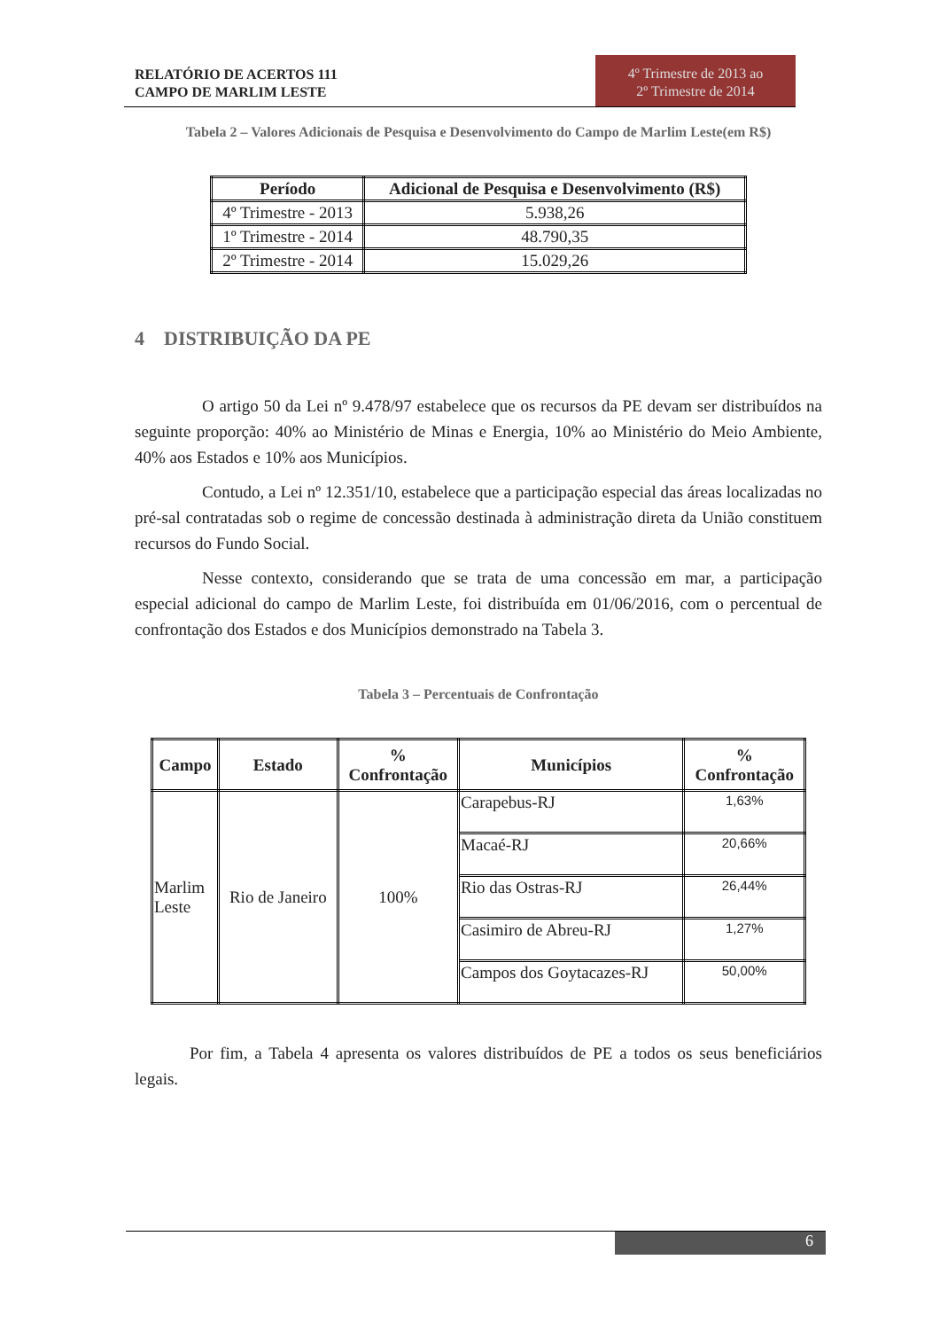RELATÓRIO DE ACERTOS 111
CAMPO DE MARLIM LESTE
4º Trimestre de 2013 ao
2º Trimestre de 2014
Tabela 2 – Valores Adicionais de Pesquisa e Desenvolvimento do Campo de Marlim Leste(em R$)
| Período | Adicional de Pesquisa e Desenvolvimento (R$) |
| --- | --- |
| 4º Trimestre - 2013 | 5.938,26 |
| 1º Trimestre - 2014 | 48.790,35 |
| 2º Trimestre - 2014 | 15.029,26 |
4 DISTRIBUIÇÃO DA PE
O artigo 50 da Lei nº 9.478/97 estabelece que os recursos da PE devam ser distribuídos na seguinte proporção: 40% ao Ministério de Minas e Energia, 10% ao Ministério do Meio Ambiente, 40% aos Estados e 10% aos Municípios.
Contudo, a Lei nº 12.351/10, estabelece que a participação especial das áreas localizadas no pré-sal contratadas sob o regime de concessão destinada à administração direta da União constituem recursos do Fundo Social.
Nesse contexto, considerando que se trata de uma concessão em mar, a participação especial adicional do campo de Marlim Leste, foi distribuída em 01/06/2016, com o percentual de confrontação dos Estados e dos Municípios demonstrado na Tabela 3.
Tabela 3 – Percentuais de Confrontação
| Campo | Estado | % Confrontação | Municípios | % Confrontação |
| --- | --- | --- | --- | --- |
| Marlim Leste | Rio de Janeiro | 100% | Carapebus-RJ | 1,63% |
| | | | Macaé-RJ | 20,66% |
| | | | Rio das Ostras-RJ | 26,44% |
| | | | Casimiro de Abreu-RJ | 1,27% |
| | | | Campos dos Goytacazes-RJ | 50,00% |
Por fim, a Tabela 4 apresenta os valores distribuídos de PE a todos os seus beneficiários legais.
6